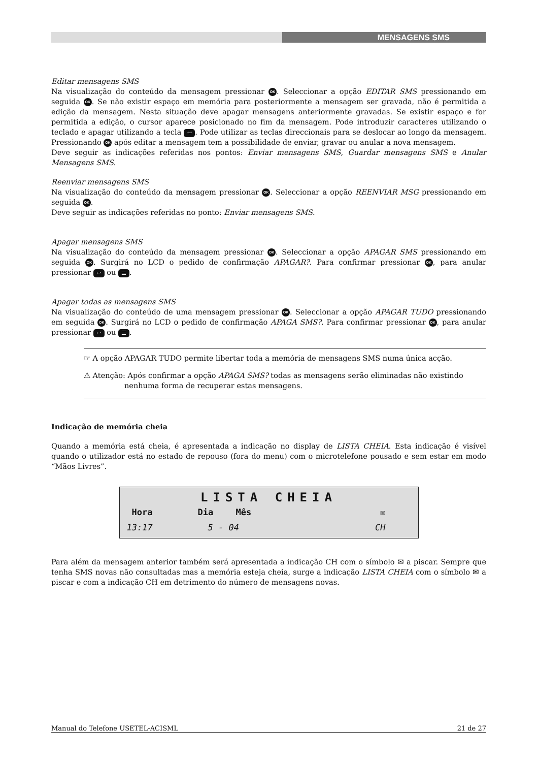MENSAGENS SMS
Editar mensagens SMS
Na visualização do conteúdo da mensagem pressionar OK. Seleccionar a opção EDITAR SMS pressionando em seguida OK. Se não existir espaço em memória para posteriormente a mensagem ser gravada, não é permitida a edição da mensagem. Nesta situação deve apagar mensagens anteriormente gravadas. Se existir espaço e for permitida a edição, o cursor aparece posicionado no fim da mensagem. Pode introduzir caracteres utilizando o teclado e apagar utilizando a tecla ↩. Pode utilizar as teclas direccionais para se deslocar ao longo da mensagem. Pressionando OK após editar a mensagem tem a possibilidade de enviar, gravar ou anular a nova mensagem.
Deve seguir as indicações referidas nos pontos: Enviar mensagens SMS, Guardar mensagens SMS e Anular Mensagens SMS.
Reenviar mensagens SMS
Na visualização do conteúdo da mensagem pressionar OK. Seleccionar a opção REENVIAR MSG pressionando em seguida OK.
Deve seguir as indicações referidas no ponto: Enviar mensagens SMS.
Apagar mensagens SMS
Na visualização do conteúdo da mensagem pressionar OK. Seleccionar a opção APAGAR SMS pressionando em seguida OK. Surgirá no LCD o pedido de confirmação APAGAR?. Para confirmar pressionar OK, para anular pressionar ↩ ou ☰.
Apagar todas as mensagens SMS
Na visualização do conteúdo de uma mensagem pressionar OK. Seleccionar a opção APAGAR TUDO pressionando em seguida OK. Surgirá no LCD o pedido de confirmação APAGA SMS?. Para confirmar pressionar OK, para anular pressionar ↩ ou ☰.
☞ A opção APAGAR TUDO permite libertar toda a memória de mensagens SMS numa única acção.
⚠ Atenção: Após confirmar a opção APAGA SMS? todas as mensagens serão eliminadas não existindo
nenhuma forma de recuperar estas mensagens.
Indicação de memória cheia
Quando a memória está cheia, é apresentada a indicação no display de LISTA CHEIA. Esta indicação é visível quando o utilizador está no estado de repouso (fora do menu) com o microtelefone pousado e sem estar em modo “Mãos Livres”.
LISTA CHEIA
Hora Dia Mês ✉
13:17 5 - 04 CH
Para além da mensagem anterior também será apresentada a indicação CH com o símbolo ✉ a piscar. Sempre que tenha SMS novas não consultadas mas a memória esteja cheia, surge a indicação LISTA CHEIA com o símbolo ✉ a piscar e com a indicação CH em detrimento do número de mensagens novas.
Manual do Telefone USETEL-ACISML 21 de 27